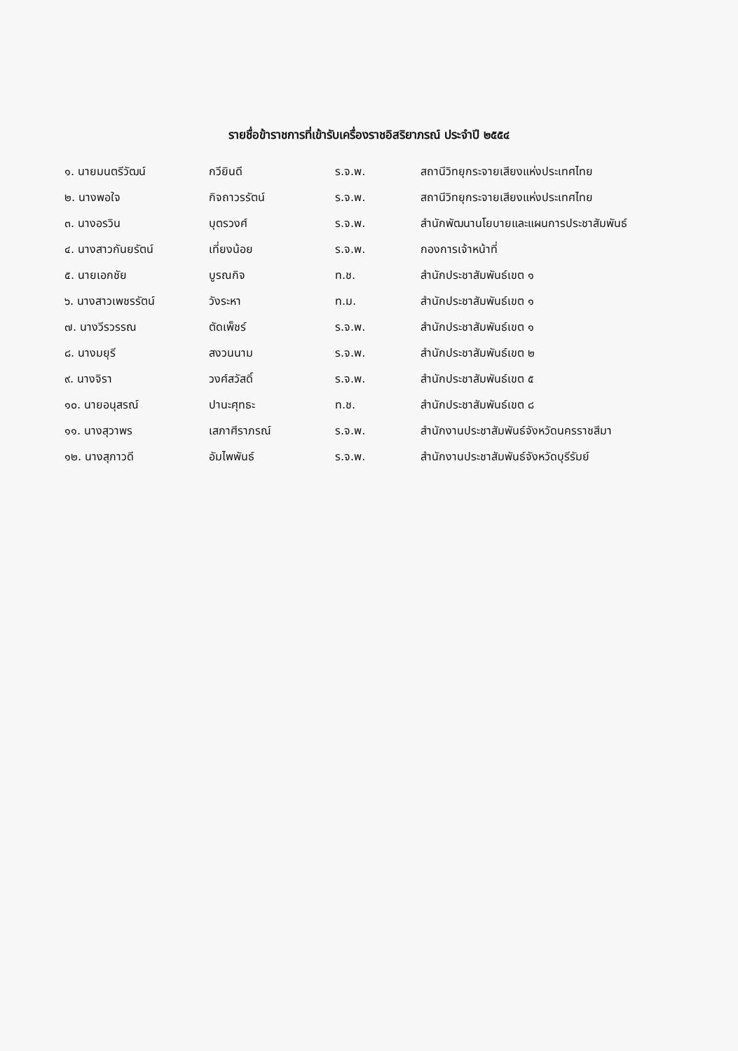รายชื่อข้าราชการที่เข้ารับเครื่องราชอิสริยาภรณ์ ประจำปี ๒๕๕๔
| ๑. นายมนตรีวัฒน์ | กวียินดี | ร.จ.พ. | สถานีวิทยุกระจายเสียงแห่งประเทศไทย |
| ๒. นางพอใจ | กิจถาวรรัตน์ | ร.จ.พ. | สถานีวิทยุกระจายเสียงแห่งประเทศไทย |
| ๓. นางอรวิน | บุตรวงศ์ | ร.จ.พ. | สำนักพัฒนานโยบายและแผนการประชาสัมพันธ์ |
| ๔. นางสาวกันยรัตน์ | เที่ยงน้อย | ร.จ.พ. | กองการเจ้าหน้าที่ |
| ๕. นายเอกชัย | บูรณกิจ | ท.ช. | สำนักประชาสัมพันธ์เขต ๑ |
| ๖. นางสาวเพชรรัตน์ | วังระหา | ท.ม. | สำนักประชาสัมพันธ์เขต ๑ |
| ๗. นางวีรวรรณ | ตัดเพ็ชร์ | ร.จ.พ. | สำนักประชาสัมพันธ์เขต ๑ |
| ๘. นางมยุรี | สงวนนาม | ร.จ.พ. | สำนักประชาสัมพันธ์เขต ๒ |
| ๙. นางจิรา | วงศ์สวัสดิ์ | ร.จ.พ. | สำนักประชาสัมพันธ์เขต ๕ |
| ๑๐. นายอนุสรณ์ | ปานะศุทธะ | ท.ช. | สำนักประชาสัมพันธ์เขต ๘ |
| ๑๑. นางสุวาพร | เสภาศีราภรณ์ | ร.จ.พ. | สำนักงานประชาสัมพันธ์จังหวัดนครราชสีมา |
| ๑๒. นางสุภาวดี | อัมไพพันธ์ | ร.จ.พ. | สำนักงานประชาสัมพันธ์จังหวัดบุรีรัมย์ |